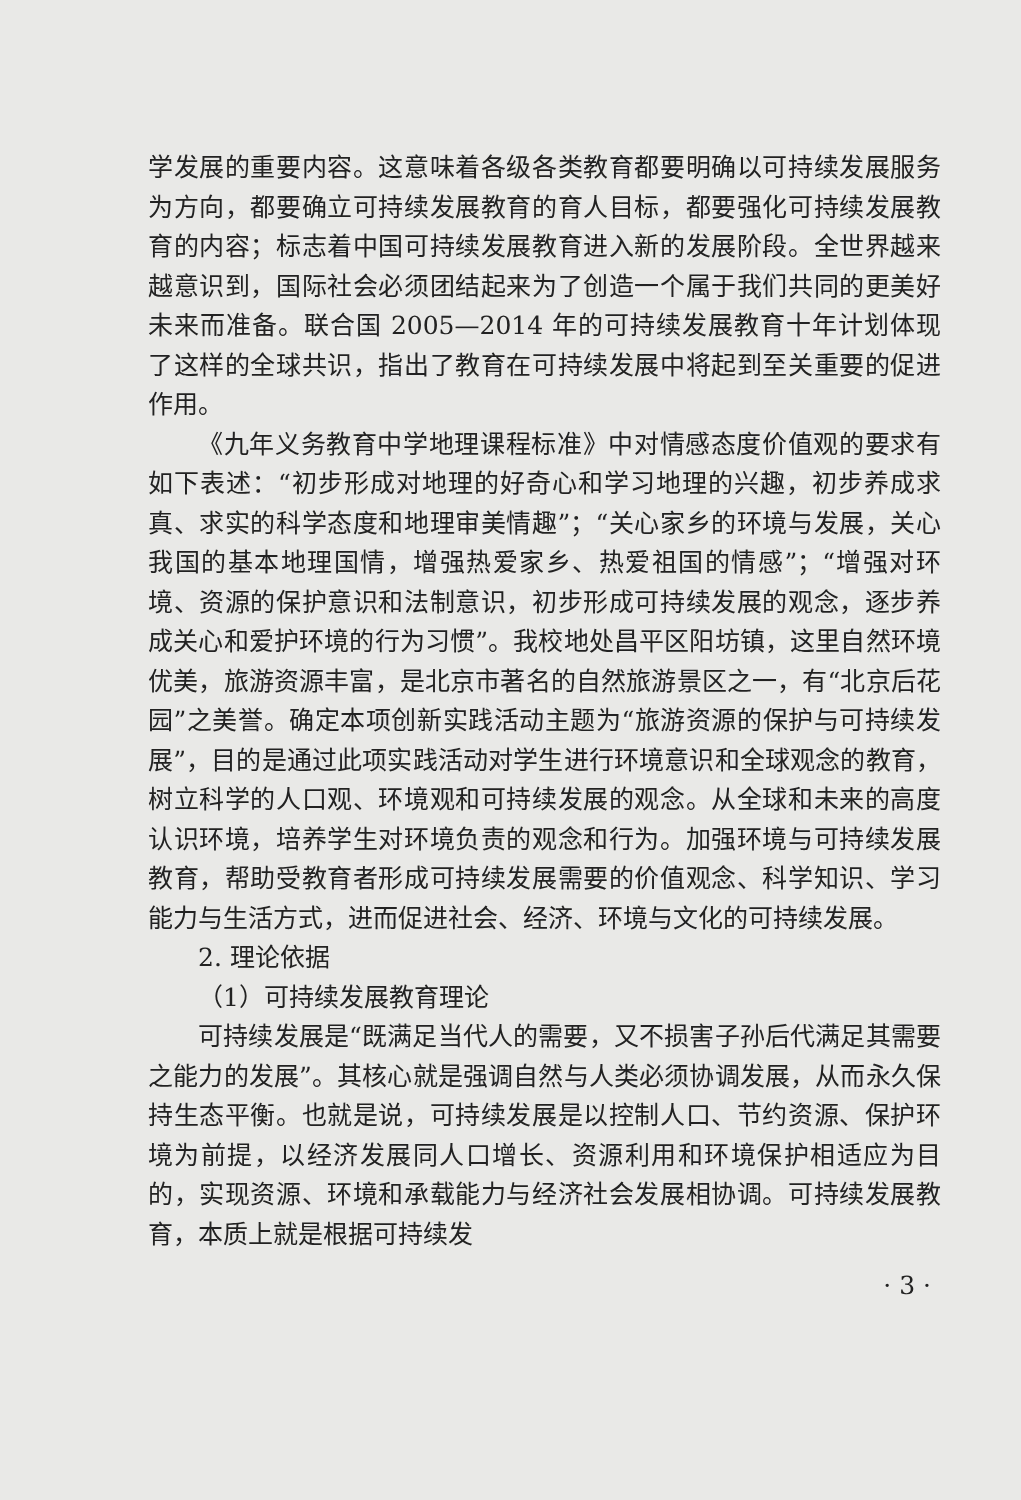学发展的重要内容。这意味着各级各类教育都要明确以可持续发展服务为方向，都要确立可持续发展教育的育人目标，都要强化可持续发展教育的内容；标志着中国可持续发展教育进入新的发展阶段。全世界越来越意识到，国际社会必须团结起来为了创造一个属于我们共同的更美好未来而准备。联合国 2005—2014 年的可持续发展教育十年计划体现了这样的全球共识，指出了教育在可持续发展中将起到至关重要的促进作用。
《九年义务教育中学地理课程标准》中对情感态度价值观的要求有如下表述：“初步形成对地理的好奇心和学习地理的兴趣，初步养成求真、求实的科学态度和地理审美情趣”；“关心家乡的环境与发展，关心我国的基本地理国情，增强热爱家乡、热爱祖国的情感”；“增强对环境、资源的保护意识和法制意识，初步形成可持续发展的观念，逐步养成关心和爱护环境的行为习惯”。我校地处昌平区阳坊镇，这里自然环境优美，旅游资源丰富，是北京市著名的自然旅游景区之一，有“北京后花园”之美誉。确定本项创新实践活动主题为“旅游资源的保护与可持续发展”，目的是通过此项实践活动对学生进行环境意识和全球观念的教育，树立科学的人口观、环境观和可持续发展的观念。从全球和未来的高度认识环境，培养学生对环境负责的观念和行为。加强环境与可持续发展教育，帮助受教育者形成可持续发展需要的价值观念、科学知识、学习能力与生活方式，进而促进社会、经济、环境与文化的可持续发展。
2. 理论依据
（1）可持续发展教育理论
可持续发展是“既满足当代人的需要，又不损害子孙后代满足其需要之能力的发展”。其核心就是强调自然与人类必须协调发展，从而永久保持生态平衡。也就是说，可持续发展是以控制人口、节约资源、保护环境为前提，以经济发展同人口增长、资源利用和环境保护相适应为目的，实现资源、环境和承载能力与经济社会发展相协调。可持续发展教育，本质上就是根据可持续发
· 3 ·